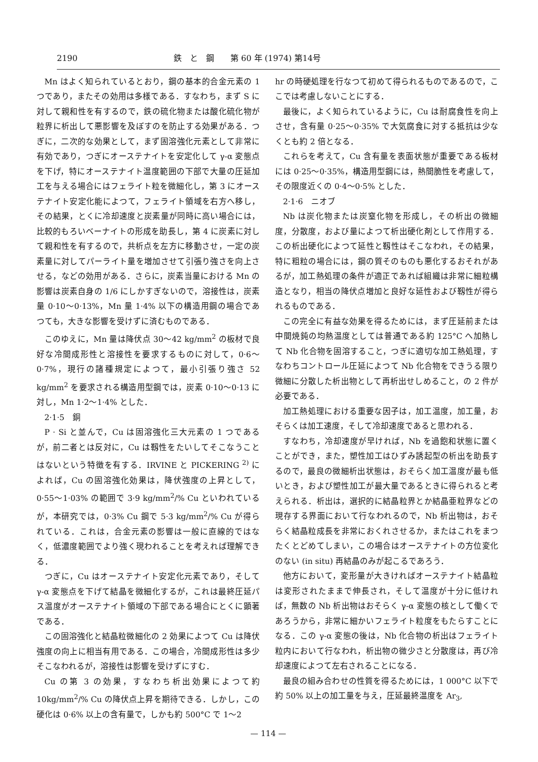2190 鉄　と　鋼　　第 60 年 (1974) 第14号
Mn はよく知られているとおり，鋼の基本的合金元素の 1 つであり，またその効用は多様である．すなわち，まず S に対して親和性を有するので，鉄の硫化物または酸化硫化物が粒界に析出して悪影響を及ぼすのを防止する効果がある．つぎに，二次的な効果として，まず固溶強化元素として非常に有効であり，つぎにオーステナイトを安定化して γ-α 変態点を下げ，特にオーステナイト温度範囲の下部で大量の圧延加工を与える場合にはフェライト粒を微細化し，第 3 にオーステナイト安定化能によつて，フェライト領域を右方へ移し，その結果，とくに冷却速度と炭素量が同時に高い場合には，比較的もろいベーナイトの形成を助長し，第 4 に炭素に対して親和性を有するので，共析点を左方に移動させ，一定の炭素量に対してパーライト量を増加させて引張り強さを向上させる，などの効用がある．さらに，炭素当量における Mn の影響は炭素自身の 1/6 にしかすぎないので，溶接性は，炭素量 0·10～0·13%，Mn 量 1·4% 以下の構造用鋼の場合であつても，大きな影響を受けずに済むものである．
このゆえに，Mn 量は降伏点 30～42 kg/mm<sup>2</sup> の板材で良好な冷間成形性と溶接性を要求するものに対して，0·6～0·7%，現行の諸種規定によつて，最小引張り強さ 52 kg/mm<sup>2</sup> を要求される構造用型鋼では，炭素 0·10～0·13 に対し，Mn 1·2～1·4% とした．
2·1·5　銅
P · Si と並んで，Cu は固溶強化三大元素の 1 つであるが，前二者とは反対に，Cu は靱性をたいしてそこなうことはないという特徴を有する．IRVINE と PICKERING <sup>2)</sup> によれば，Cu の固溶強化効果は，降伏強度の上昇として，0·55～1·03% の範囲で 3·9 kg/mm<sup>2</sup>/% Cu といわれているが，本研究では，0·3% Cu 鋼で 5·3 kg/mm<sup>2</sup>/% Cu が得られている．これは，合金元素の影響は一般に直線的ではなく，低濃度範囲でより強く現われることを考えれば理解できる．
つぎに，Cu はオーステナイト安定化元素であり，そして γ-α 変態点を下げて結晶を微細化するが，これは最終圧延パス温度がオーステナイト領域の下部である場合にとくに顕著である．
この固溶強化と結晶粒微細化の 2 効果によつて Cu は降伏強度の向上に相当有用である．この場合，冷間成形性は多少そこなわれるが，溶接性は影響を受けずにすむ．
Cu の第 3 の効果，すなわち析出効果によつて約 10kg/mm<sup>2</sup>/% Cu の降伏点上昇を期待できる．しかし，この硬化は 0·6% 以上の含有量で，しかも約 500°C で 1～2
hr の時硬処理を行なつて初めて得られるものであるので，ここでは考慮しないことにする．
最後に，よく知られているように，Cu は耐腐食性を向上させ，含有量 0·25～0·35% で大気腐食に対する抵抗は少なくとも約 2 倍となる．
これらを考えて，Cu 含有量を表面状態が重要である板材には 0·25～0·35%，構造用型鋼には，熱間脆性を考慮して，その限度近くの 0·4～0·5% とした．
2·1·6　ニオブ
Nb は炭化物または炭窒化物を形成し，その析出の微細度，分散度，および量によつて析出硬化剤として作用する．この析出硬化によつて延性と靱性はそこなわれ，その結果，特に粗粒の場合には，鋼の質そのものも悪化するおそれがあるが，加工熱処理の条件が適正であれば組織は非常に細粒構造となり，相当の降伏点増加と良好な延性および靱性が得られるものである．
この完全に有益な効果を得るためには，まず圧延前または中間焼鈍の均熱温度としては普通である約 125°C へ加熱して Nb 化合物を固溶すること，つぎに適切な加工熱処理，すなわちコントロール圧延によつて Nb 化合物をできうる限り微細に分散した析出物として再析出せしめること，の 2 件が必要である．
加工熱処理における重要な因子は，加工温度，加工量，おそらくは加工速度，そして冷却速度であると思われる．
すなわち，冷却速度が早ければ，Nb を過飽和状態に置くことができ，また，塑性加工はひずみ誘起型の析出を助長するので，最良の微細析出状態は，おそらく加工温度が最も低いとき，および塑性加工が最大量であるときに得られると考えられる．析出は，選択的に結晶粒界とか結晶亜粒界などの現存する界面において行なわれるので，Nb 析出物は，おそらく結晶粒成長を非常におくれさせるか，またはこれをまつたくとどめてしまい，この場合はオーステナイトの方位変化のない (in situ) 再結晶のみが起こるであろう．
他方において，変形量が大きければオーステナイト結晶粒は変形されたままで伸長され，そして温度が十分に低ければ，無数の Nb 析出物はおそらく γ-α 変態の核として働くであろうから，非常に細かいフェライト粒度をもたらすことになる．この γ-α 変態の後は，Nb 化合物の析出はフェライト粒内において行なわれ，析出物の微少さと分散度は，再び冷却速度によつて左右されることになる．
最良の組み合わせの性質を得るためには，1 000°C 以下で約 50% 以上の加工量を与え，圧延最終温度を Ar<sub>3</sub>,
— 114 —